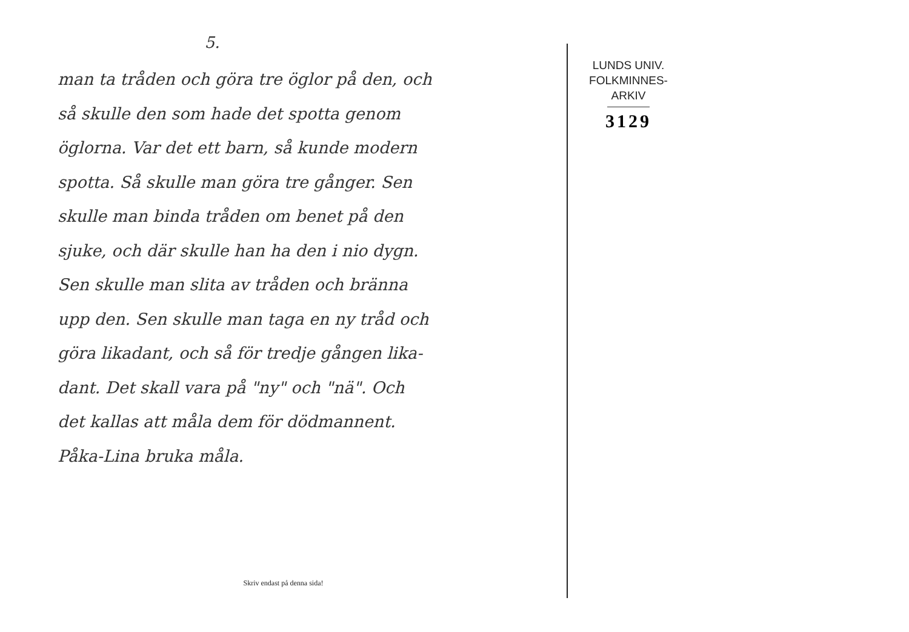5.
man ta tråden och göra tre öglor på den, och
så skulle den som hade det spotta genom
öglorna. Var det ett barn, så kunde modern
spotta. Så skulle man göra tre gånger. Sen
skulle man binda tråden om benet på den
sjuke, och där skulle han ha den i nio dygn.
Sen skulle man slita av tråden och bränna
upp den. Sen skulle man taga en ny tråd och
göra likadant, och så för tredje gången lika-
dant. Det skall vara på "ny" och "nä". Och
det kallas att måla dem för dödmannent.
Påka-Lina bruka måla.
Skriv endast på denna sida!
LUNDS UNIV.
FOLKMINNES-
ARKIV
3129